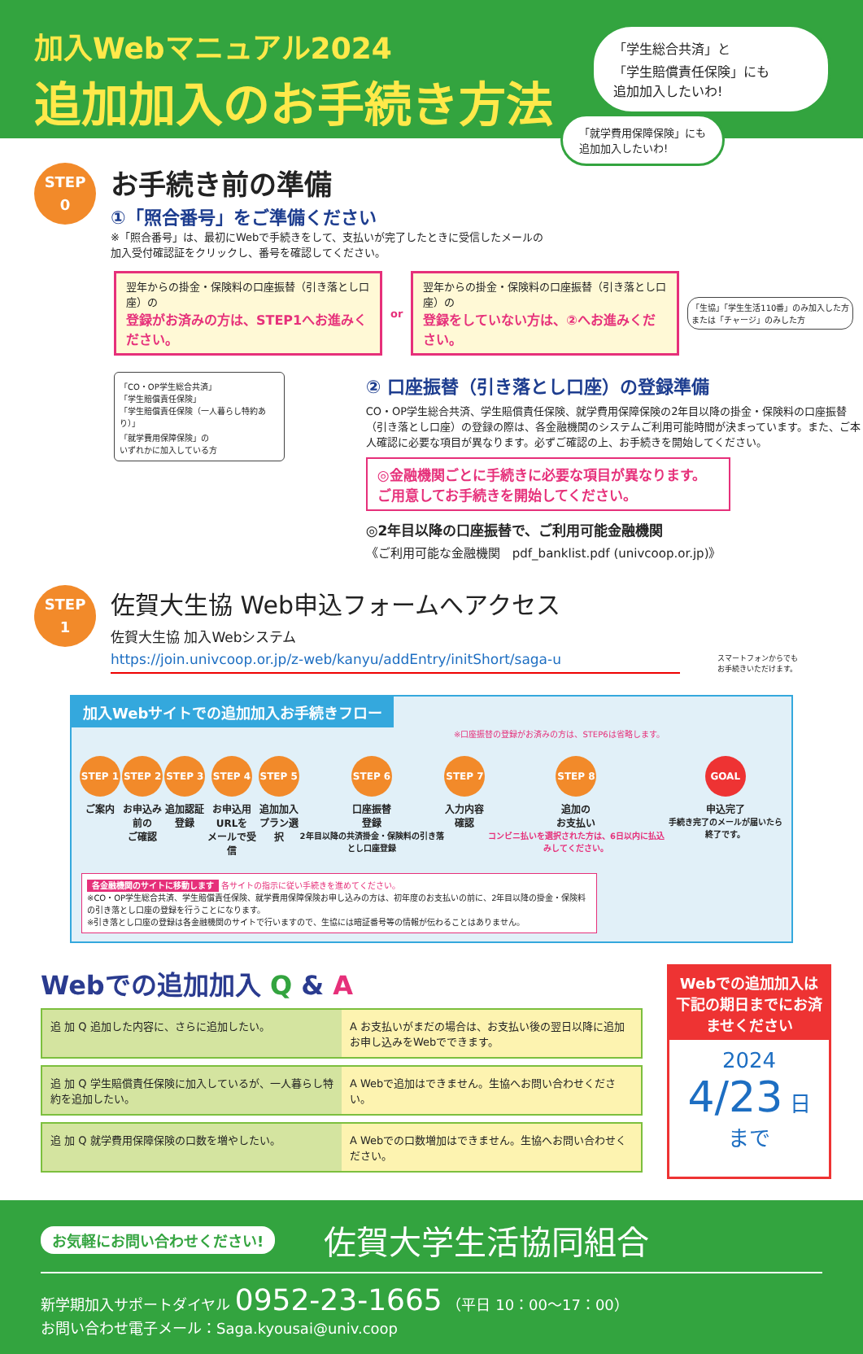加入Webマニュアル2024
追加加入のお手続き方法
「学生総合共済」と
「学生賠償責任保険」にも
追加加入したいわ!
「就学費用保障保険」にも
追加加入したいわ!
STEP
0
お手続き前の準備
①「照合番号」をご準備ください
※「照合番号」は、最初にWebで手続きをして、支払いが完了したときに受信したメールの
加入受付確認証をクリックし、番号を確認してください。
翌年からの掛金・保険料の口座振替（引き落とし口座）の
登録がお済みの方は、STEP1へお進みください。
or
翌年からの掛金・保険料の口座振替（引き落とし口座）の
登録をしていない方は、②へお進みください。
「生協」「学生生活110番」のみ加入した方
または「チャージ」のみした方
「CO・OP学生総合共済」
「学生賠償責任保険」
「学生賠償責任保険（一人暮らし特約あり）」
「就学費用保障保険」の
いずれかに加入している方
② 口座振替（引き落とし口座）の登録準備
CO・OP学生総合共済、学生賠償責任保険、就学費用保障保険の2年目以降の掛金・保険料の口座振替（引き落とし口座）の登録の際は、各金融機関のシステムご利用可能時間が決まっています。また、ご本人確認に必要な項目が異なります。必ずご確認の上、お手続きを開始してください。
◎金融機関ごとに手続きに必要な項目が異なります。
ご用意してお手続きを開始してください。
◎2年目以降の口座振替で、ご利用可能金融機関
《ご利用可能な金融機関　pdf_banklist.pdf (univcoop.or.jp)》
STEP
1
佐賀大生協 Web申込フォームへアクセス
佐賀大生協 加入Webシステム
https://join.univcoop.or.jp/z-web/kanyu/addEntry/initShort/saga-u
スマートフォンからでも
お手続きいただけます。
加入Webサイトでの追加加入お手続きフロー
※口座振替の登録がお済みの方は、STEP6は省略します。
STEP 1
ご案内
STEP 2
お申込み前の
ご確認
STEP 3
追加認証
登録
STEP 4
お申込用URLを
メールで受信
STEP 5
追加加入
プラン選択
STEP 6
口座振替
登録
2年目以降の共済掛金・保険料の引き落とし口座登録
STEP 7
入力内容
確認
STEP 8
追加の
お支払い
コンビニ払いを選択された方は、6日以内に払込みしてください。
GOAL
申込完了
手続き完了のメールが届いたら終了です。
各金融機関のサイトに移動します 各サイトの指示に従い手続きを進めてください。
※CO・OP学生総合共済、学生賠償責任保険、就学費用保障保険お申し込みの方は、初年度のお支払いの前に、2年目以降の掛金・保険料の引き落とし口座の登録を行うことになります。
※引き落とし口座の登録は各金融機関のサイトで行いますので、生協には暗証番号等の情報が伝わることはありません。
Webでの追加加入 Q & A
追 加 Q 追加した内容に、さらに追加したい。
A お支払いがまだの場合は、お支払い後の翌日以降に追加お申し込みをWebでできます。
追 加 Q 学生賠償責任保険に加入しているが、一人暮らし特約を追加したい。
A Webで追加はできません。生協へお問い合わせください。
追 加 Q 就学費用保障保険の口数を増やしたい。
A Webでの口数増加はできません。生協へお問い合わせください。
Webでの追加加入は下記の期日までにお済ませください
2024
4/23 日 まで
お気軽にお問い合わせください! 佐賀大学生活協同組合
新学期加入サポートダイヤル 0952-23-1665 （平日 10：00〜17：00）
お問い合わせ電子メール：Saga.kyousai@univ.coop